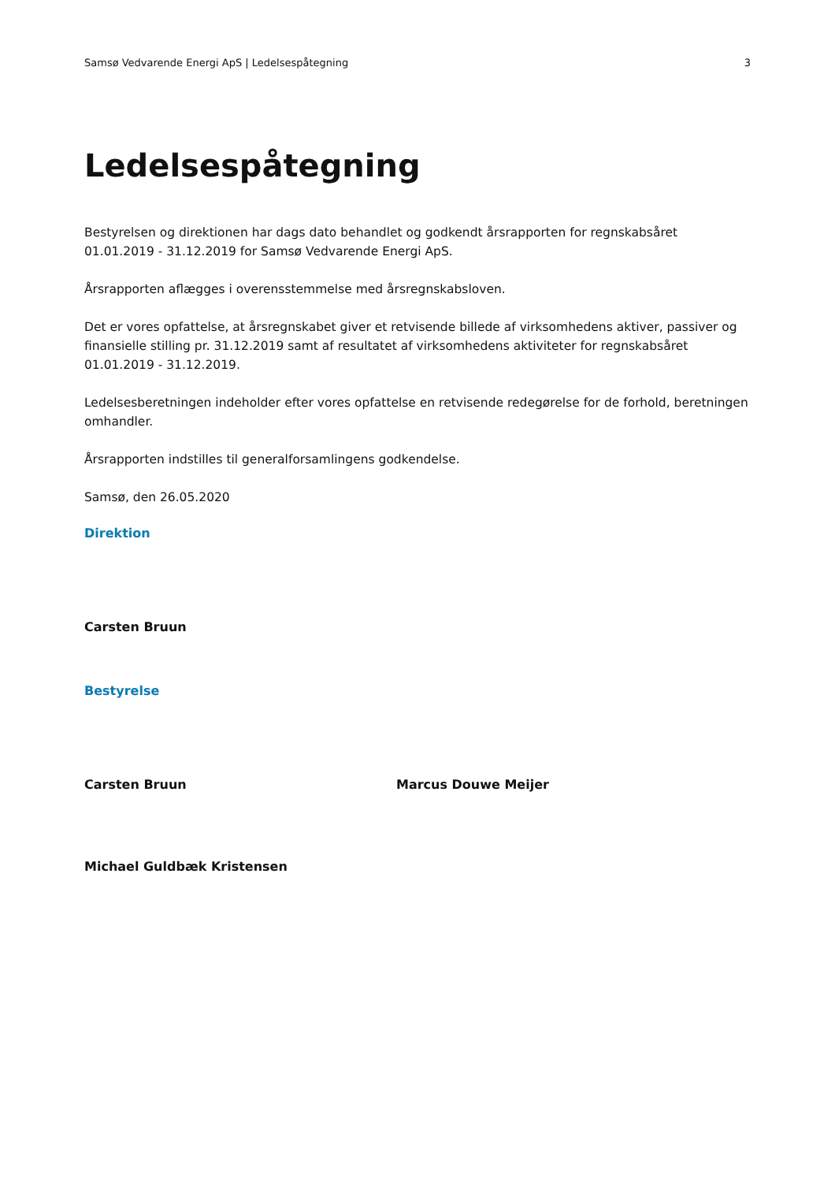Samsø Vedvarende Energi ApS | Ledelsespåtegning 3
Ledelsespåtegning
Bestyrelsen og direktionen har dags dato behandlet og godkendt årsrapporten for regnskabsåret 01.01.2019 - 31.12.2019 for Samsø Vedvarende Energi ApS.
Årsrapporten aflægges i overensstemmelse med årsregnskabsloven.
Det er vores opfattelse, at årsregnskabet giver et retvisende billede af virksomhedens aktiver, passiver og finansielle stilling pr. 31.12.2019 samt af resultatet af virksomhedens aktiviteter for regnskabsåret 01.01.2019 - 31.12.2019.
Ledelsesberetningen indeholder efter vores opfattelse en retvisende redegørelse for de forhold, beretningen omhandler.
Årsrapporten indstilles til generalforsamlingens godkendelse.
Samsø, den 26.05.2020
Direktion
Carsten Bruun
Bestyrelse
Carsten Bruun Marcus Douwe Meijer
Michael Guldbæk Kristensen